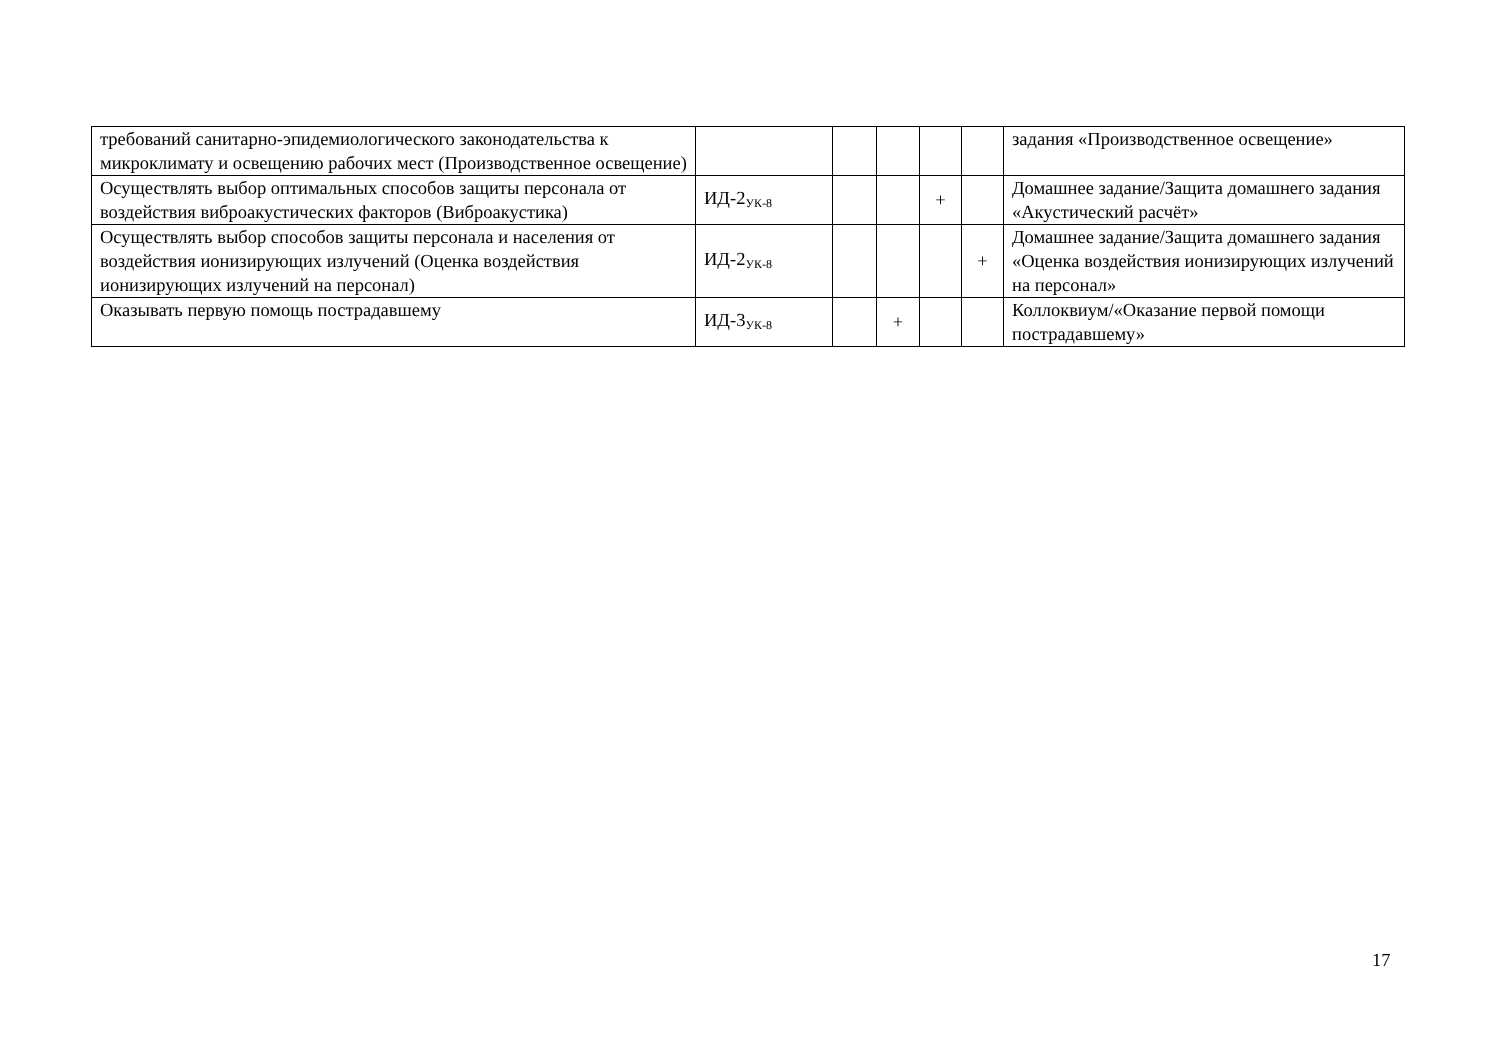| требований санитарно-эпидемиологического законодательства к микроклимату и освещению рабочих мест (Производственное освещение) | | | | | | задания «Производственное освещение» |
| Осуществлять выбор оптимальных способов защиты персонала от воздействия виброакустических факторов (Виброакустика) | ИД-2<sub>УК-8</sub> | | | + | | Домашнее задание/Защита домашнего задания «Акустический расчёт» |
| Осуществлять выбор способов защиты персонала и населения от воздействия ионизирующих излучений (Оценка воздействия ионизирующих излучений на персонал) | ИД-2<sub>УК-8</sub> | | | | + | Домашнее задание/Защита домашнего задания «Оценка воздействия ионизирующих излучений на персонал» |
| Оказывать первую помощь пострадавшему | ИД-3<sub>УК-8</sub> | | + | | | Коллоквиум/«Оказание первой помощи пострадавшему» |
17